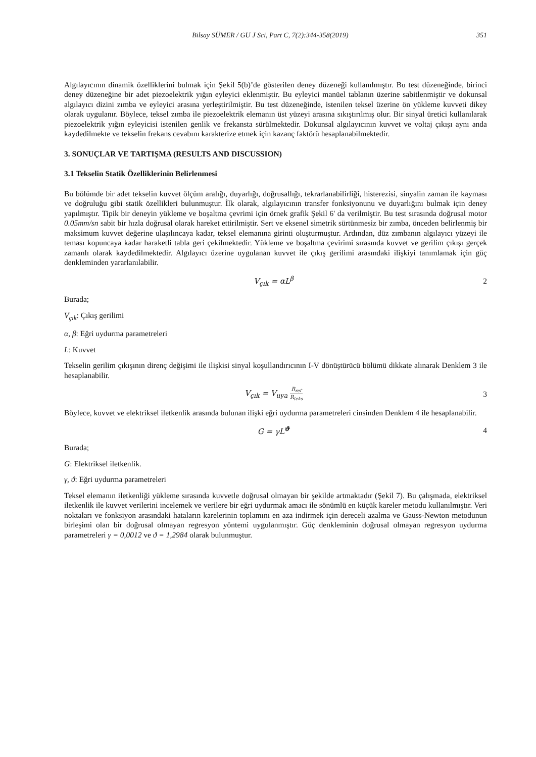Bilsay SÜMER / GU J Sci, Part C, 7(2):344-358(2019) 351
Algılayıcının dinamik özelliklerini bulmak için Şekil 5(b)’de gösterilen deney düzeneği kullanılmıştır. Bu test düzeneğinde, birinci deney düzeneğine bir adet piezoelektrik yığın eyleyici eklenmiştir. Bu eyleyici manüel tablanın üzerine sabitlenmiştir ve dokunsal algılayıcı dizini zımba ve eyleyici arasına yerleştirilmiştir. Bu test düzeneğinde, istenilen teksel üzerine ön yükleme kuvveti dikey olarak uygulanır. Böylece, teksel zımba ile piezoelektrik elemanın üst yüzeyi arasına sıkıştırılmış olur. Bir sinyal üretici kullanılarak piezoelektrik yığın eyleyicisi istenilen genlik ve frekansta sürülmektedir. Dokunsal algılayıcının kuvvet ve voltaj çıkışı aynı anda kaydedilmekte ve tekselin frekans cevabını karakterize etmek için kazanç faktörü hesaplanabilmektedir.
3. SONUÇLAR VE TARTIŞMA (RESULTS AND DISCUSSION)
3.1 Tekselin Statik Özelliklerinin Belirlenmesi
Bu bölümde bir adet tekselin kuvvet ölçüm aralığı, duyarlığı, doğrusallığı, tekrarlanabilirliği, histerezisi, sinyalin zaman ile kayması ve doğruluğu gibi statik özellikleri bulunmuştur. İlk olarak, algılayıcının transfer fonksiyonunu ve duyarlığını bulmak için deney yapılmıştır. Tipik bir deneyin yükleme ve boşaltma çevrimi için örnek grafik Şekil 6' da verilmiştir. Bu test sırasında doğrusal motor 0.05mm/sn sabit bir hızla doğrusal olarak hareket ettirilmiştir. Sert ve eksenel simetrik sürtünmesiz bir zımba, önceden belirlenmiş bir maksimum kuvvet değerine ulaşılıncaya kadar, teksel elemanına girinti oluşturmuştur. Ardından, düz zımbanın algılayıcı yüzeyi ile teması kopuncaya kadar haraketli tabla geri çekilmektedir. Yükleme ve boşaltma çevirimi sırasında kuvvet ve gerilim çıkışı gerçek zamanlı olarak kaydedilmektedir. Algılayıcı üzerine uygulanan kuvvet ile çıkış gerilimi arasındaki ilişkiyi tanımlamak için güç denkleminden yararlanılabilir.
V<sub>çık</sub> = αL<sup>β</sup> 2
Burada;
V<sub>çık</sub>: Çıkış gerilimi
α, β: Eğri uydurma parametreleri
L: Kuvvet
Tekselin gerilim çıkışının direnç değişimi ile ilişkisi sinyal koşullandırıcının I-V dönüştürücü bölümü dikkate alınarak Denklem 3 ile hesaplanabilir.
V<sub>çık</sub> = V<sub>uya</sub> R<sub>ref</sub> R<sub>teks</sub> 3
Böylece, kuvvet ve elektriksel iletkenlik arasında bulunan ilişki eğri uydurma parametreleri cinsinden Denklem 4 ile hesaplanabilir.
G = γL<sup>ϑ</sup> 4
Burada;
G: Elektriksel iletkenlik.
γ, ϑ: Eğri uydurma parametreleri
Teksel elemanın iletkenliği yükleme sırasında kuvvetle doğrusal olmayan bir şekilde artmaktadır (Şekil 7). Bu çalışmada, elektriksel iletkenlik ile kuvvet verilerini incelemek ve verilere bir eğri uydurmak amacı ile sönümlü en küçük kareler metodu kullanılmıştır. Veri noktaları ve fonksiyon arasındaki hataların karelerinin toplamını en aza indirmek için dereceli azalma ve Gauss-Newton metodunun birleşimi olan bir doğrusal olmayan regresyon yöntemi uygulanmıştır. Güç denkleminin doğrusal olmayan regresyon uydurma parametreleri γ = 0,0012 ve ϑ = 1,2984 olarak bulunmuştur.